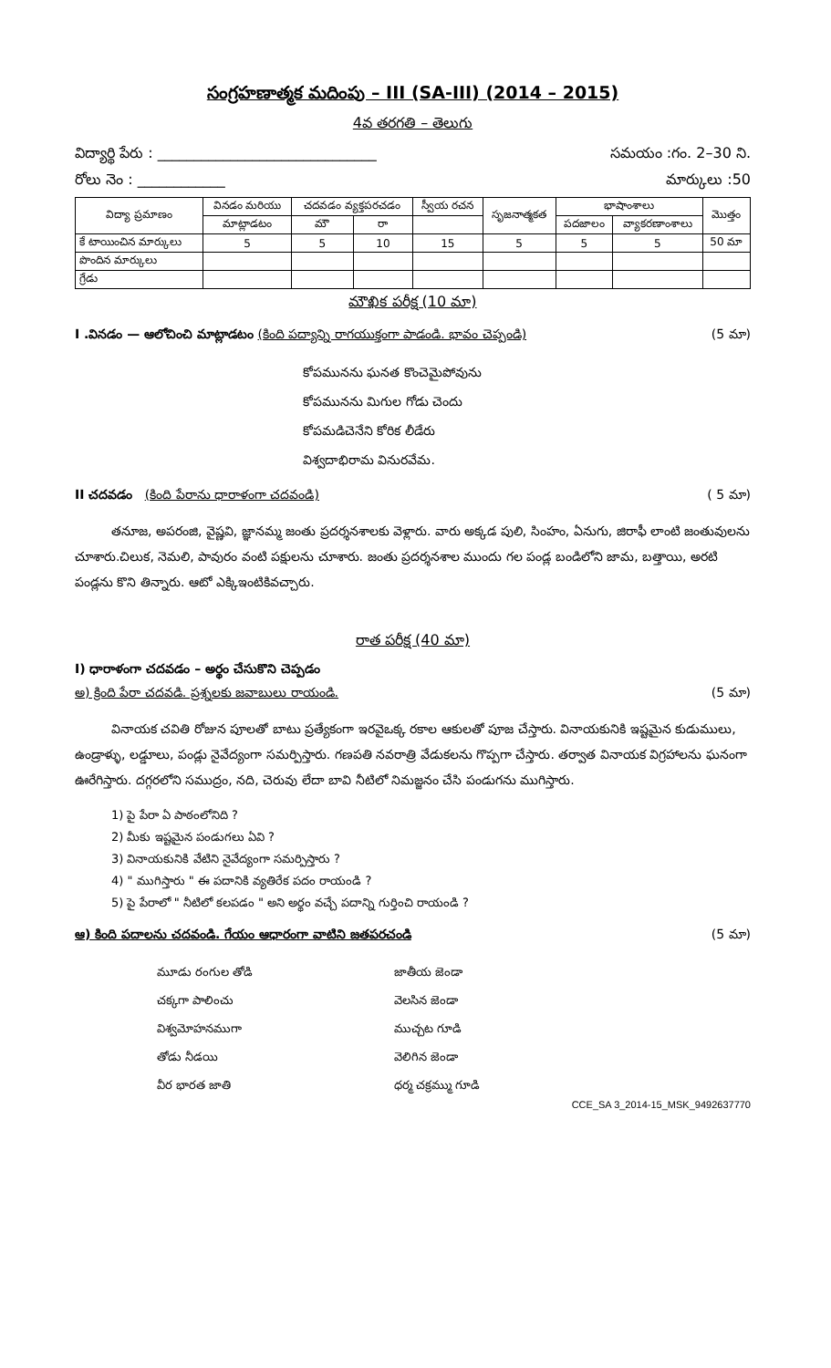సంగ్రహణాత్మక మదింపు – III (SA-III) (2014 – 2015)
4వ తరగతి – తెలుగు
విద్యార్థి పేరు : ______________________________ సమయం :గం. 2–30 ని.
రోలు నెం : ____________ మార్కులు :50
| విద్యా ప్రమాణం | వినడం మరియు | చదవడం వ్యక్తపరచడం | | స్వీయ రచన | సృజనాత్మకత | భాషాంశాలు | | మొత్తం |
| --- | --- | --- | --- | --- | --- | --- | --- | --- |
| | మాట్లాడటం | మౌ | రా | | | పదజాలం | వ్యాకరణాంశాలు | |
| కే టాయించిన మార్కులు | 5 | 5 | 10 | 15 | 5 | 5 | 5 | 50 మా |
| పొందిన మార్కులు | | | | | | | | |
| గ్రేడు | | | | | | | | |
మౌఖిక పరీక్ష (10 మా)
I .వినడం — ఆలోచించి మాట్లాడటం (కింది పద్యాన్ని రాగయుక్తంగా పాడండి. భావం చెప్పండి) (5 మా)
కోపమునను ఘనత కొంచెమైపోవును
కోపమునను మిగుల గోడు చెందు
కోపమడిచెనేని కోరిక లీడేరు
విశ్వదాభిరామ వినురవేమ.
II చదవడం (కింది పేరాను ధారాళంగా చదవండి) ( 5 మా)
తనూజ, అపరంజి, వైష్ణవి, జ్ఞానమ్మ జంతు ప్రదర్శనశాలకు వెళ్లారు. వారు అక్కడ పులి, సింహం, ఏనుగు, జిరాఫీ లాంటి జంతువులను చూశారు.చిలుక, నెమలి, పావురం వంటి పక్షులను చూశారు. జంతు ప్రదర్శనశాల ముందు గల పండ్ల బండిలోని జామ, బత్తాయి, అరటి పండ్లను కొని తిన్నారు. ఆటో ఎక్కిఇంటికివచ్చారు.
రాత పరీక్ష (40 మా)
I) ధారాళంగా చదవడం – అర్థం చేసుకొని చెప్పడం
అ) క్రింది పేరా చదవడి. ప్రశ్నలకు జవాబులు రాయండి. (5 మా)
వినాయక చవితి రోజున పూలతో బాటు ప్రత్యేకంగా ఇరవైఒక్క రకాల ఆకులతో పూజ చేస్తారు. వినాయకునికి ఇష్టమైన కుడుములు, ఉండ్రాళ్ళు, లడ్డూలు, పండ్లు నైవేద్యంగా సమర్పిస్తారు. గణపతి నవరాత్రి వేడుకలను గొప్పగా చేస్తారు. తర్వాత వినాయక విగ్రహాలను ఘనంగా ఊరేగిస్తారు. దగ్గరలోని సముద్రం, నది, చెరువు లేదా బావి నీటిలో నిమజ్జనం చేసి పండుగను ముగిస్తారు.
1) పై పేరా ఏ పాఠంలోనిది ?
2) మీకు ఇష్టమైన పండుగలు ఏవి ?
3) వినాయకునికి వేటిని నైవేద్యంగా సమర్పిస్తారు ?
4) " ముగిస్తారు " ఈ పదానికి వ్యతిరేక పదం రాయండి ?
5) పై పేరాలో " నీటిలో కలపడం " అని అర్థం వచ్చే పదాన్ని గుర్తించి రాయండి ?
ఆ) కింది పదాలను చదవండి. గేయం ఆధారంగా వాటిని జతపరచండి (5 మా)
మూడు రంగుల తోడి జాతీయ జెండా చక్కగా పాలించు వెలసిన జెండా విశ్వమోహనముగా ముచ్చట గూడి తోడు నీడయి వెలిగిన జెండా వీర భారత జాతి ధర్మ చక్రమ్ము గూడి
CCE_SA 3_2014-15_MSK_9492637770